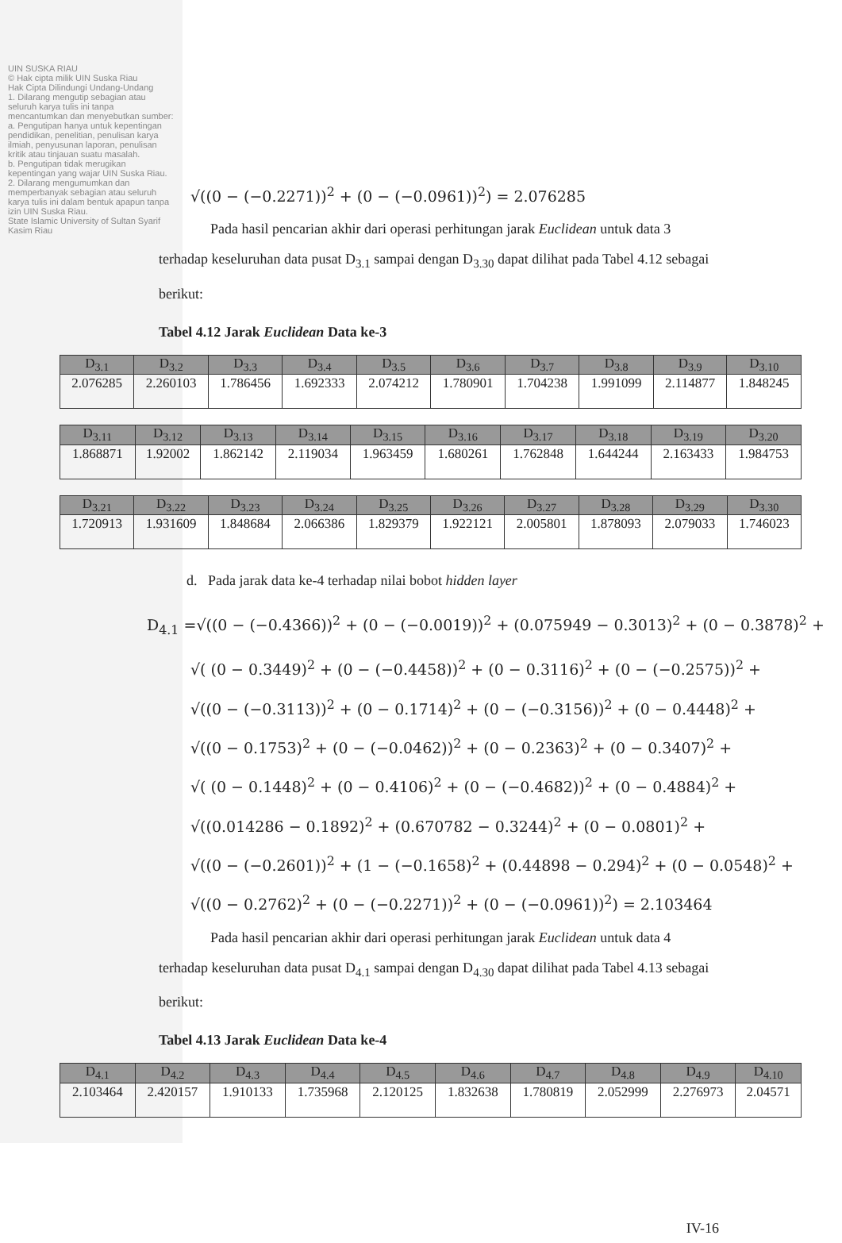UIN SUSKA RIAU
© Hak cipta milik UIN Suska Riau
Hak Cipta Dilindungi Undang-Undang
1. Dilarang mengutip sebagian atau seluruh karya tulis ini tanpa mencantumkan dan menyebutkan sumber:
a. Pengutipan hanya untuk kepentingan pendidikan, penelitian, penulisan karya ilmiah, penyusunan laporan, penulisan kritik atau tinjauan suatu masalah.
b. Pengutipan tidak merugikan kepentingan yang wajar UIN Suska Riau.
2. Dilarang mengumumkan dan memperbanyak sebagian atau seluruh karya tulis ini dalam bentuk apapun tanpa izin UIN Suska Riau.
State Islamic University of Sultan Syarif Kasim Riau
√((0 − (−0.2271))<sup>2</sup> + (0 − (−0.0961))<sup>2</sup>) = 2.076285
Pada hasil pencarian akhir dari operasi perhitungan jarak Euclidean untuk data 3 terhadap keseluruhan data pusat D<sub>3.1</sub> sampai dengan D<sub>3.30</sub> dapat dilihat pada Tabel 4.12 sebagai berikut:
Tabel 4.12 Jarak Euclidean Data ke-3
| D<sub>3.1</sub> | D<sub>3.2</sub> | D<sub>3.3</sub> | D<sub>3.4</sub> | D<sub>3.5</sub> | D<sub>3.6</sub> | D<sub>3.7</sub> | D<sub>3.8</sub> | D<sub>3.9</sub> | D<sub>3.10</sub> |
| --- | --- | --- | --- | --- | --- | --- | --- | --- | --- |
| 2.076285 | 2.260103 | 1.786456 | 1.692333 | 2.074212 | 1.780901 | 1.704238 | 1.991099 | 2.114877 | 1.848245 |
| D<sub>3.11</sub> | D<sub>3.12</sub> | D<sub>3.13</sub> | D<sub>3.14</sub> | D<sub>3.15</sub> | D<sub>3.16</sub> | D<sub>3.17</sub> | D<sub>3.18</sub> | D<sub>3.19</sub> | D<sub>3.20</sub> |
| --- | --- | --- | --- | --- | --- | --- | --- | --- | --- |
| 1.868871 | 1.92002 | 1.862142 | 2.119034 | 1.963459 | 1.680261 | 1.762848 | 1.644244 | 2.163433 | 1.984753 |
| D<sub>3.21</sub> | D<sub>3.22</sub> | D<sub>3.23</sub> | D<sub>3.24</sub> | D<sub>3.25</sub> | D<sub>3.26</sub> | D<sub>3.27</sub> | D<sub>3.28</sub> | D<sub>3.29</sub> | D<sub>3.30</sub> |
| --- | --- | --- | --- | --- | --- | --- | --- | --- | --- |
| 1.720913 | 1.931609 | 1.848684 | 2.066386 | 1.829379 | 1.922121 | 2.005801 | 1.878093 | 2.079033 | 1.746023 |
d. Pada jarak data ke-4 terhadap nilai bobot hidden layer
D<sub>4.1</sub> =√((0 − (−0.4366))<sup>2</sup> + (0 − (−0.0019))<sup>2</sup> + (0.075949 − 0.3013)<sup>2</sup> + (0 − 0.3878)<sup>2</sup> +
√( (0 − 0.3449)<sup>2</sup> + (0 − (−0.4458))<sup>2</sup> + (0 − 0.3116)<sup>2</sup> + (0 − (−0.2575))<sup>2</sup> +
√((0 − (−0.3113))<sup>2</sup> + (0 − 0.1714)<sup>2</sup> + (0 − (−0.3156))<sup>2</sup> + (0 − 0.4448)<sup>2</sup> +
√((0 − 0.1753)<sup>2</sup> + (0 − (−0.0462))<sup>2</sup> + (0 − 0.2363)<sup>2</sup> + (0 − 0.3407)<sup>2</sup> +
√( (0 − 0.1448)<sup>2</sup> + (0 − 0.4106)<sup>2</sup> + (0 − (−0.4682))<sup>2</sup> + (0 − 0.4884)<sup>2</sup> +
√((0.014286 − 0.1892)<sup>2</sup> + (0.670782 − 0.3244)<sup>2</sup> + (0 − 0.0801)<sup>2</sup> +
√((0 − (−0.2601))<sup>2</sup> + (1 − (−0.1658)<sup>2</sup> + (0.44898 − 0.294)<sup>2</sup> + (0 − 0.0548)<sup>2</sup> +
√((0 − 0.2762)<sup>2</sup> + (0 − (−0.2271))<sup>2</sup> + (0 − (−0.0961))<sup>2</sup>) = 2.103464
Pada hasil pencarian akhir dari operasi perhitungan jarak Euclidean untuk data 4 terhadap keseluruhan data pusat D<sub>4.1</sub> sampai dengan D<sub>4.30</sub> dapat dilihat pada Tabel 4.13 sebagai berikut:
Tabel 4.13 Jarak Euclidean Data ke-4
| D<sub>4.1</sub> | D<sub>4.2</sub> | D<sub>4.3</sub> | D<sub>4.4</sub> | D<sub>4.5</sub> | D<sub>4.6</sub> | D<sub>4.7</sub> | D<sub>4.8</sub> | D<sub>4.9</sub> | D<sub>4.10</sub> |
| --- | --- | --- | --- | --- | --- | --- | --- | --- | --- |
| 2.103464 | 2.420157 | 1.910133 | 1.735968 | 2.120125 | 1.832638 | 1.780819 | 2.052999 | 2.276973 | 2.04571 |
IV-16